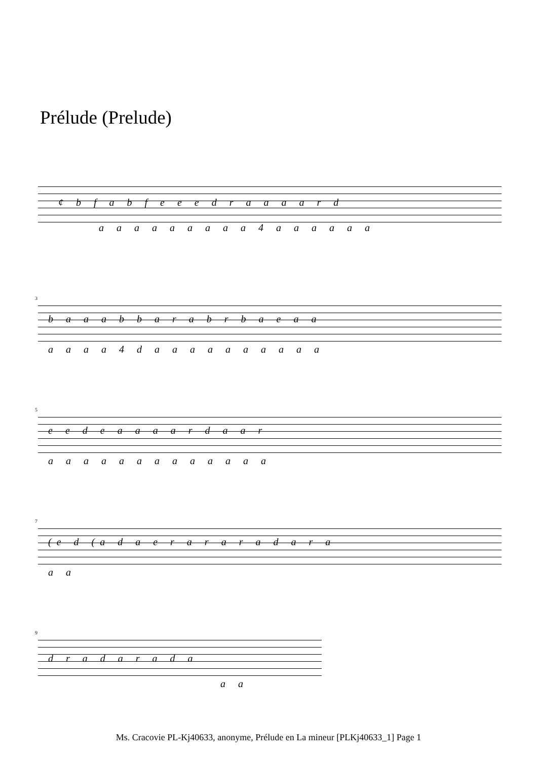Prélude (Prelude)
¢ b f a b f e e e d r a a a a r d
a a a a a a a a a 4 a a a a a a
3
b a a a b b a r a b r b a e a a
a a a a 4 d a a a a a a a a a a
5
e e d e a a a a r d a a r
a a a a a a a a a a a a a
7
(e d (a d a e r a r a r a d a r a
a a
9
d r a d a r a d a
a a
Ms. Cracovie PL-Kj40633, anonyme, Prélude en La mineur [PLKj40633_1] Page 1